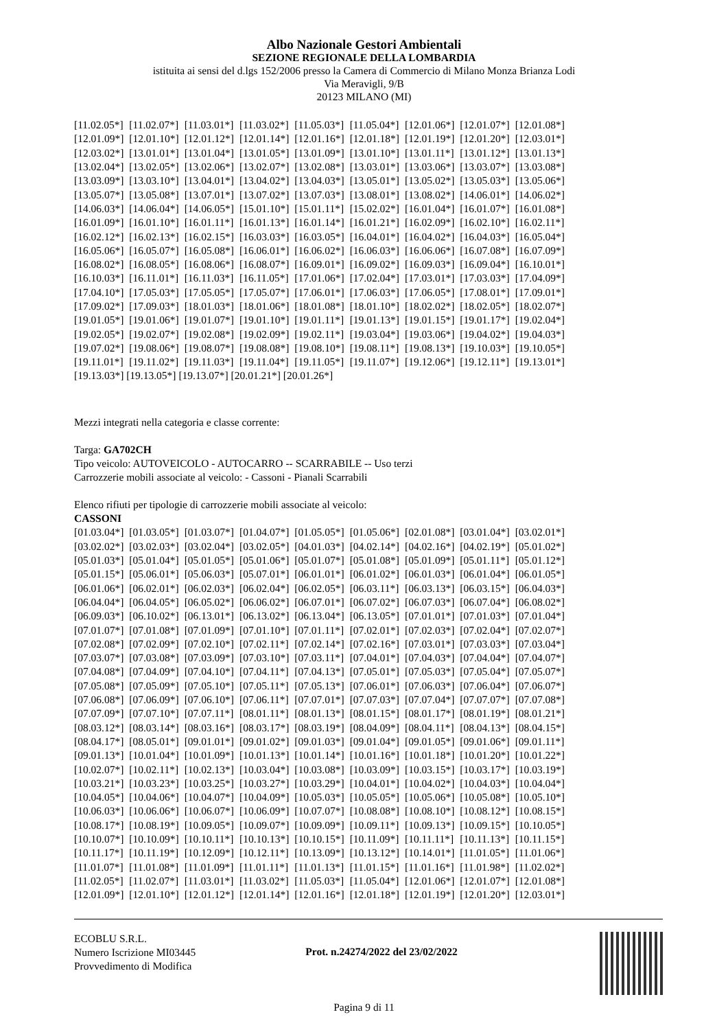Albo Nazionale Gestori Ambientali
SEZIONE REGIONALE DELLA LOMBARDIA
istituita ai sensi del d.lgs 152/2006 presso la Camera di Commercio di Milano Monza Brianza Lodi
Via Meravigli, 9/B
20123 MILANO (MI)
| [11.02.05*] | [11.02.07*] | [11.03.01*] | [11.03.02*] | [11.05.03*] | [11.05.04*] | [12.01.06*] | [12.01.07*] | [12.01.08*] |
| [12.01.09*] | [12.01.10*] | [12.01.12*] | [12.01.14*] | [12.01.16*] | [12.01.18*] | [12.01.19*] | [12.01.20*] | [12.03.01*] |
| [12.03.02*] | [13.01.01*] | [13.01.04*] | [13.01.05*] | [13.01.09*] | [13.01.10*] | [13.01.11*] | [13.01.12*] | [13.01.13*] |
| [13.02.04*] | [13.02.05*] | [13.02.06*] | [13.02.07*] | [13.02.08*] | [13.03.01*] | [13.03.06*] | [13.03.07*] | [13.03.08*] |
| [13.03.09*] | [13.03.10*] | [13.04.01*] | [13.04.02*] | [13.04.03*] | [13.05.01*] | [13.05.02*] | [13.05.03*] | [13.05.06*] |
| [13.05.07*] | [13.05.08*] | [13.07.01*] | [13.07.02*] | [13.07.03*] | [13.08.01*] | [13.08.02*] | [14.06.01*] | [14.06.02*] |
| [14.06.03*] | [14.06.04*] | [14.06.05*] | [15.01.10*] | [15.01.11*] | [15.02.02*] | [16.01.04*] | [16.01.07*] | [16.01.08*] |
| [16.01.09*] | [16.01.10*] | [16.01.11*] | [16.01.13*] | [16.01.14*] | [16.01.21*] | [16.02.09*] | [16.02.10*] | [16.02.11*] |
| [16.02.12*] | [16.02.13*] | [16.02.15*] | [16.03.03*] | [16.03.05*] | [16.04.01*] | [16.04.02*] | [16.04.03*] | [16.05.04*] |
| [16.05.06*] | [16.05.07*] | [16.05.08*] | [16.06.01*] | [16.06.02*] | [16.06.03*] | [16.06.06*] | [16.07.08*] | [16.07.09*] |
| [16.08.02*] | [16.08.05*] | [16.08.06*] | [16.08.07*] | [16.09.01*] | [16.09.02*] | [16.09.03*] | [16.09.04*] | [16.10.01*] |
| [16.10.03*] | [16.11.01*] | [16.11.03*] | [16.11.05*] | [17.01.06*] | [17.02.04*] | [17.03.01*] | [17.03.03*] | [17.04.09*] |
| [17.04.10*] | [17.05.03*] | [17.05.05*] | [17.05.07*] | [17.06.01*] | [17.06.03*] | [17.06.05*] | [17.08.01*] | [17.09.01*] |
| [17.09.02*] | [17.09.03*] | [18.01.03*] | [18.01.06*] | [18.01.08*] | [18.01.10*] | [18.02.02*] | [18.02.05*] | [18.02.07*] |
| [19.01.05*] | [19.01.06*] | [19.01.07*] | [19.01.10*] | [19.01.11*] | [19.01.13*] | [19.01.15*] | [19.01.17*] | [19.02.04*] |
| [19.02.05*] | [19.02.07*] | [19.02.08*] | [19.02.09*] | [19.02.11*] | [19.03.04*] | [19.03.06*] | [19.04.02*] | [19.04.03*] |
| [19.07.02*] | [19.08.06*] | [19.08.07*] | [19.08.08*] | [19.08.10*] | [19.08.11*] | [19.08.13*] | [19.10.03*] | [19.10.05*] |
| [19.11.01*] | [19.11.02*] | [19.11.03*] | [19.11.04*] | [19.11.05*] | [19.11.07*] | [19.12.06*] | [19.12.11*] | [19.13.01*] |
[19.13.03*] [19.13.05*] [19.13.07*] [20.01.21*] [20.01.26*]
Mezzi integrati nella categoria e classe corrente:
Targa: GA702CH
Tipo veicolo: AUTOVEICOLO - AUTOCARRO -- SCARRABILE -- Uso terzi
Carrozzerie mobili associate al veicolo: - Cassoni - Pianali Scarrabili
Elenco rifiuti per tipologie di carrozzerie mobili associate al veicolo:
CASSONI
| [01.03.04*] | [01.03.05*] | [01.03.07*] | [01.04.07*] | [01.05.05*] | [01.05.06*] | [02.01.08*] | [03.01.04*] | [03.02.01*] |
| [03.02.02*] | [03.02.03*] | [03.02.04*] | [03.02.05*] | [04.01.03*] | [04.02.14*] | [04.02.16*] | [04.02.19*] | [05.01.02*] |
| [05.01.03*] | [05.01.04*] | [05.01.05*] | [05.01.06*] | [05.01.07*] | [05.01.08*] | [05.01.09*] | [05.01.11*] | [05.01.12*] |
| [05.01.15*] | [05.06.01*] | [05.06.03*] | [05.07.01*] | [06.01.01*] | [06.01.02*] | [06.01.03*] | [06.01.04*] | [06.01.05*] |
| [06.01.06*] | [06.02.01*] | [06.02.03*] | [06.02.04*] | [06.02.05*] | [06.03.11*] | [06.03.13*] | [06.03.15*] | [06.04.03*] |
| [06.04.04*] | [06.04.05*] | [06.05.02*] | [06.06.02*] | [06.07.01*] | [06.07.02*] | [06.07.03*] | [06.07.04*] | [06.08.02*] |
| [06.09.03*] | [06.10.02*] | [06.13.01*] | [06.13.02*] | [06.13.04*] | [06.13.05*] | [07.01.01*] | [07.01.03*] | [07.01.04*] |
| [07.01.07*] | [07.01.08*] | [07.01.09*] | [07.01.10*] | [07.01.11*] | [07.02.01*] | [07.02.03*] | [07.02.04*] | [07.02.07*] |
| [07.02.08*] | [07.02.09*] | [07.02.10*] | [07.02.11*] | [07.02.14*] | [07.02.16*] | [07.03.01*] | [07.03.03*] | [07.03.04*] |
| [07.03.07*] | [07.03.08*] | [07.03.09*] | [07.03.10*] | [07.03.11*] | [07.04.01*] | [07.04.03*] | [07.04.04*] | [07.04.07*] |
| [07.04.08*] | [07.04.09*] | [07.04.10*] | [07.04.11*] | [07.04.13*] | [07.05.01*] | [07.05.03*] | [07.05.04*] | [07.05.07*] |
| [07.05.08*] | [07.05.09*] | [07.05.10*] | [07.05.11*] | [07.05.13*] | [07.06.01*] | [07.06.03*] | [07.06.04*] | [07.06.07*] |
| [07.06.08*] | [07.06.09*] | [07.06.10*] | [07.06.11*] | [07.07.01*] | [07.07.03*] | [07.07.04*] | [07.07.07*] | [07.07.08*] |
| [07.07.09*] | [07.07.10*] | [07.07.11*] | [08.01.11*] | [08.01.13*] | [08.01.15*] | [08.01.17*] | [08.01.19*] | [08.01.21*] |
| [08.03.12*] | [08.03.14*] | [08.03.16*] | [08.03.17*] | [08.03.19*] | [08.04.09*] | [08.04.11*] | [08.04.13*] | [08.04.15*] |
| [08.04.17*] | [08.05.01*] | [09.01.01*] | [09.01.02*] | [09.01.03*] | [09.01.04*] | [09.01.05*] | [09.01.06*] | [09.01.11*] |
| [09.01.13*] | [10.01.04*] | [10.01.09*] | [10.01.13*] | [10.01.14*] | [10.01.16*] | [10.01.18*] | [10.01.20*] | [10.01.22*] |
| [10.02.07*] | [10.02.11*] | [10.02.13*] | [10.03.04*] | [10.03.08*] | [10.03.09*] | [10.03.15*] | [10.03.17*] | [10.03.19*] |
| [10.03.21*] | [10.03.23*] | [10.03.25*] | [10.03.27*] | [10.03.29*] | [10.04.01*] | [10.04.02*] | [10.04.03*] | [10.04.04*] |
| [10.04.05*] | [10.04.06*] | [10.04.07*] | [10.04.09*] | [10.05.03*] | [10.05.05*] | [10.05.06*] | [10.05.08*] | [10.05.10*] |
| [10.06.03*] | [10.06.06*] | [10.06.07*] | [10.06.09*] | [10.07.07*] | [10.08.08*] | [10.08.10*] | [10.08.12*] | [10.08.15*] |
| [10.08.17*] | [10.08.19*] | [10.09.05*] | [10.09.07*] | [10.09.09*] | [10.09.11*] | [10.09.13*] | [10.09.15*] | [10.10.05*] |
| [10.10.07*] | [10.10.09*] | [10.10.11*] | [10.10.13*] | [10.10.15*] | [10.11.09*] | [10.11.11*] | [10.11.13*] | [10.11.15*] |
| [10.11.17*] | [10.11.19*] | [10.12.09*] | [10.12.11*] | [10.13.09*] | [10.13.12*] | [10.14.01*] | [11.01.05*] | [11.01.06*] |
| [11.01.07*] | [11.01.08*] | [11.01.09*] | [11.01.11*] | [11.01.13*] | [11.01.15*] | [11.01.16*] | [11.01.98*] | [11.02.02*] |
| [11.02.05*] | [11.02.07*] | [11.03.01*] | [11.03.02*] | [11.05.03*] | [11.05.04*] | [12.01.06*] | [12.01.07*] | [12.01.08*] |
| [12.01.09*] | [12.01.10*] | [12.01.12*] | [12.01.14*] | [12.01.16*] | [12.01.18*] | [12.01.19*] | [12.01.20*] | [12.03.01*] |
ECOBLU S.R.L.
Numero Iscrizione MI03445
Provvedimento di Modifica
Prot. n.24274/2022 del 23/02/2022
Pagina 9 di 11